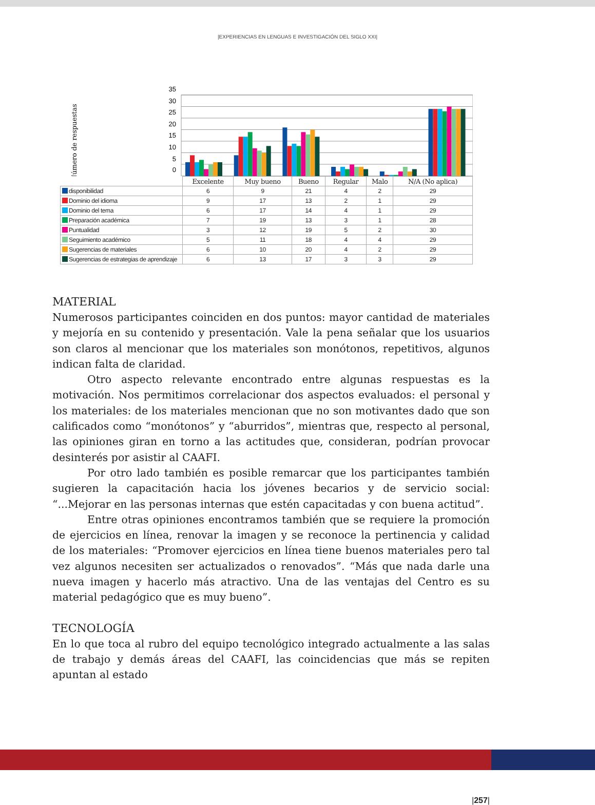|EXPERIENCIAS EN LENGUAS E INVESTIGACIÓN DEL SIGLO XXI|
Número de respuestas
35
30
25
20
15
10
5
0
| | Excelente | Muy bueno | Bueno | Regular | Malo | N/A (No aplica) |
| --- | --- | --- | --- | --- | --- | --- |
| disponibilidad | 6 | 9 | 21 | 4 | 2 | 29 |
| Dominio del idioma | 9 | 17 | 13 | 2 | 1 | 29 |
| Dominio del tema | 6 | 17 | 14 | 4 | 1 | 29 |
| Preparación académica | 7 | 19 | 13 | 3 | 1 | 28 |
| Puntualidad | 3 | 12 | 19 | 5 | 2 | 30 |
| Seguimiento académico | 5 | 11 | 18 | 4 | 4 | 29 |
| Sugerencias de materiales | 6 | 10 | 20 | 4 | 2 | 29 |
| Sugerencias de estrategias de aprendizaje | 6 | 13 | 17 | 3 | 3 | 29 |
MATERIAL
Numerosos participantes coinciden en dos puntos: mayor cantidad de materiales y mejoría en su contenido y presentación. Vale la pena señalar que los usuarios son claros al mencionar que los materiales son monótonos, repetitivos, algunos indican falta de claridad.
Otro aspecto relevante encontrado entre algunas respuestas es la motivación. Nos permitimos correlacionar dos aspectos evaluados: el personal y los materiales: de los materiales mencionan que no son motivantes dado que son calificados como “monótonos” y “aburridos”, mientras que, respecto al personal, las opiniones giran en torno a las actitudes que, consideran, podrían provocar desinterés por asistir al CAAFI.
Por otro lado también es posible remarcar que los participantes también sugieren la capacitación hacia los jóvenes becarios y de servicio social: “...Mejorar en las personas internas que estén capacitadas y con buena actitud”.
Entre otras opiniones encontramos también que se requiere la promoción de ejercicios en línea, renovar la imagen y se reconoce la pertinencia y calidad de los materiales: “Promover ejercicios en línea tiene buenos materiales pero tal vez algunos necesiten ser actualizados o renovados”. “Más que nada darle una nueva imagen y hacerlo más atractivo. Una de las ventajas del Centro es su material pedagógico que es muy bueno”.
TECNOLOGÍA
En lo que toca al rubro del equipo tecnológico integrado actualmente a las salas de trabajo y demás áreas del CAAFI, las coincidencias que más se repiten apuntan al estado
|257|